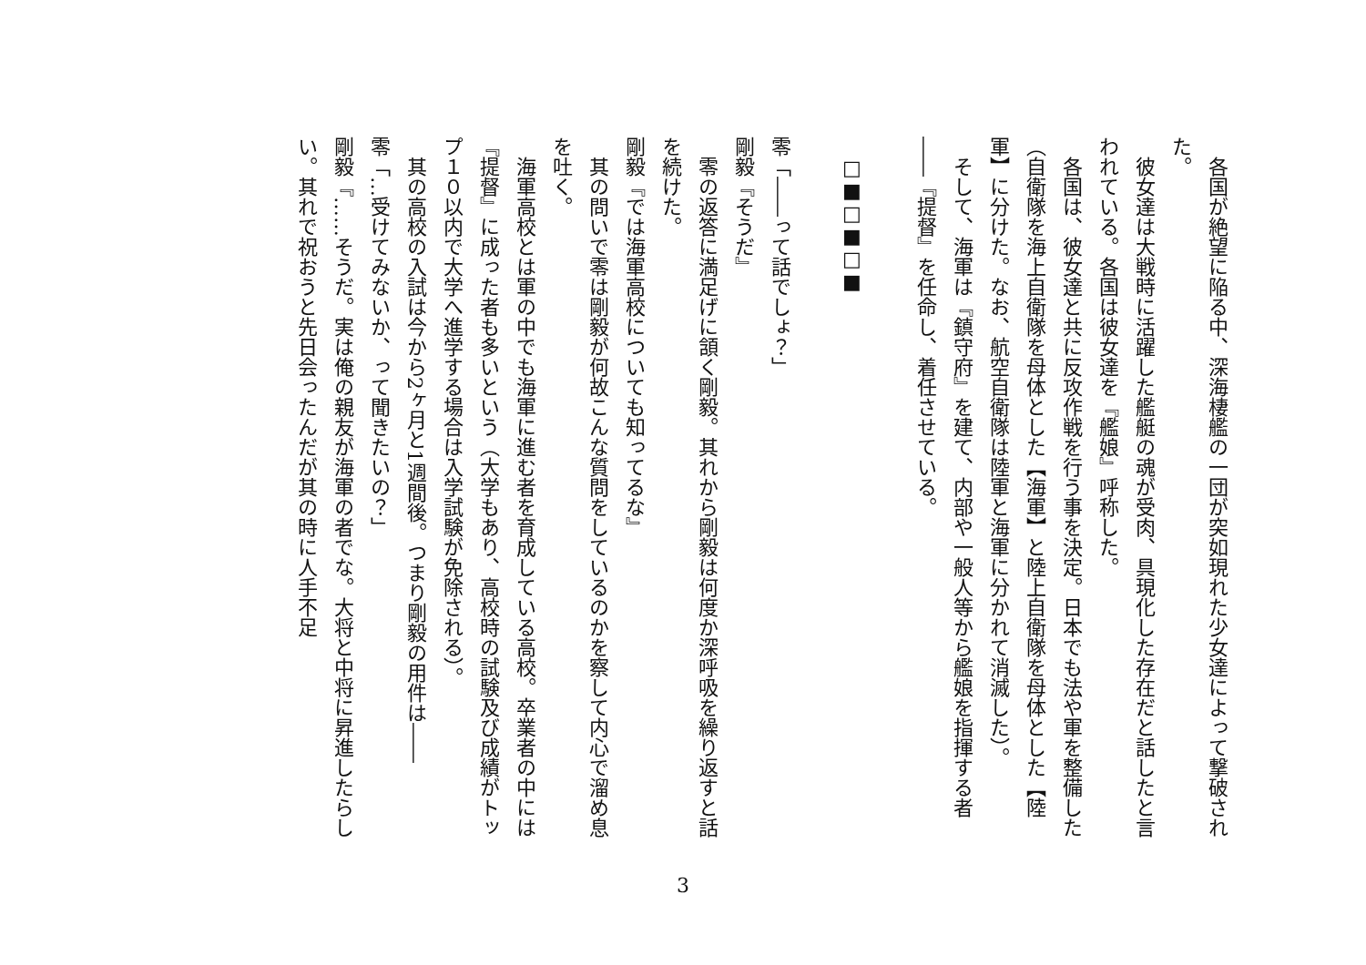各国が絶望に陥る中、深海棲艦の一団が突如現れた少女達によって撃破された。
　彼女達は大戦時に活躍した艦艇の魂が受肉、具現化した存在だと話したと言われている。各国は彼女達を『艦娘』呼称した。
　各国は、彼女達と共に反攻作戦を行う事を決定。日本でも法や軍を整備した（自衛隊を海上自衛隊を母体とした【海軍】と陸上自衛隊を母体とした【陸軍】に分けた。なお、航空自衛隊は陸軍と海軍に分かれて消滅した）。
　そして、海軍は『鎮守府』を建て、内部や一般人等から艦娘を指揮する者――『提督』を任命し、着任させている。
　□■□■□■
零「――って話でしょ？」
剛毅『そうだ』
　零の返答に満足げに頷く剛毅。其れから剛毅は何度か深呼吸を繰り返すと話を続けた。
剛毅『では海軍高校についても知ってるな』
　其の問いで零は剛毅が何故こんな質問をしているのかを察して内心で溜め息を吐く。
　海軍高校とは軍の中でも海軍に進む者を育成している高校。卒業者の中には『提督』に成った者も多いという（大学もあり、高校時の試験及び成績がトップ１０以内で大学へ進学する場合は入学試験が免除される）。
　其の高校の入試は今から2ヶ月と1週間後。つまり剛毅の用件は――
零「…受けてみないか、って聞きたいの？」
剛毅『……そうだ。実は俺の親友が海軍の者でな。大将と中将に昇進したらしい。其れで祝おうと先日会ったんだが其の時に人手不足
3